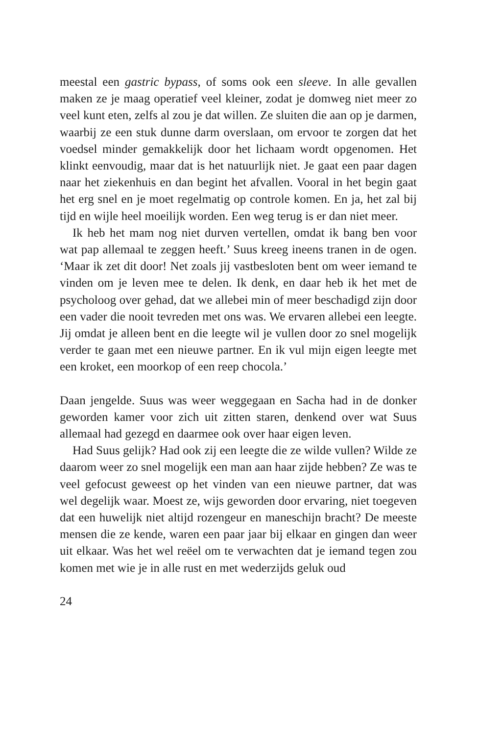meestal een gastric bypass, of soms ook een sleeve. In alle gevallen maken ze je maag operatief veel kleiner, zodat je domweg niet meer zo veel kunt eten, zelfs al zou je dat willen. Ze sluiten die aan op je darmen, waarbij ze een stuk dunne darm overslaan, om ervoor te zorgen dat het voedsel minder gemakkelijk door het lichaam wordt opgenomen. Het klinkt eenvoudig, maar dat is het natuurlijk niet. Je gaat een paar dagen naar het ziekenhuis en dan begint het afvallen. Vooral in het begin gaat het erg snel en je moet regelmatig op controle komen. En ja, het zal bij tijd en wijle heel moeilijk worden. Een weg terug is er dan niet meer.
Ik heb het mam nog niet durven vertellen, omdat ik bang ben voor wat pap allemaal te zeggen heeft.’ Suus kreeg ineens tranen in de ogen. ‘Maar ik zet dit door! Net zoals jij vastbesloten bent om weer iemand te vinden om je leven mee te delen. Ik denk, en daar heb ik het met de psycholoog over gehad, dat we allebei min of meer beschadigd zijn door een vader die nooit tevreden met ons was. We ervaren allebei een leegte. Jij omdat je alleen bent en die leegte wil je vullen door zo snel mogelijk verder te gaan met een nieuwe partner. En ik vul mijn eigen leegte met een kroket, een moorkop of een reep chocola.’
Daan jengelde. Suus was weer weggegaan en Sacha had in de donker geworden kamer voor zich uit zitten staren, denkend over wat Suus allemaal had gezegd en daarmee ook over haar eigen leven.
Had Suus gelijk? Had ook zij een leegte die ze wilde vullen? Wilde ze daarom weer zo snel mogelijk een man aan haar zijde hebben? Ze was te veel gefocust geweest op het vinden van een nieuwe partner, dat was wel degelijk waar. Moest ze, wijs geworden door ervaring, niet toegeven dat een huwelijk niet altijd rozengeur en maneschijn bracht? De meeste mensen die ze kende, waren een paar jaar bij elkaar en gingen dan weer uit elkaar. Was het wel reëel om te verwachten dat je iemand tegen zou komen met wie je in alle rust en met wederzijds geluk oud
24